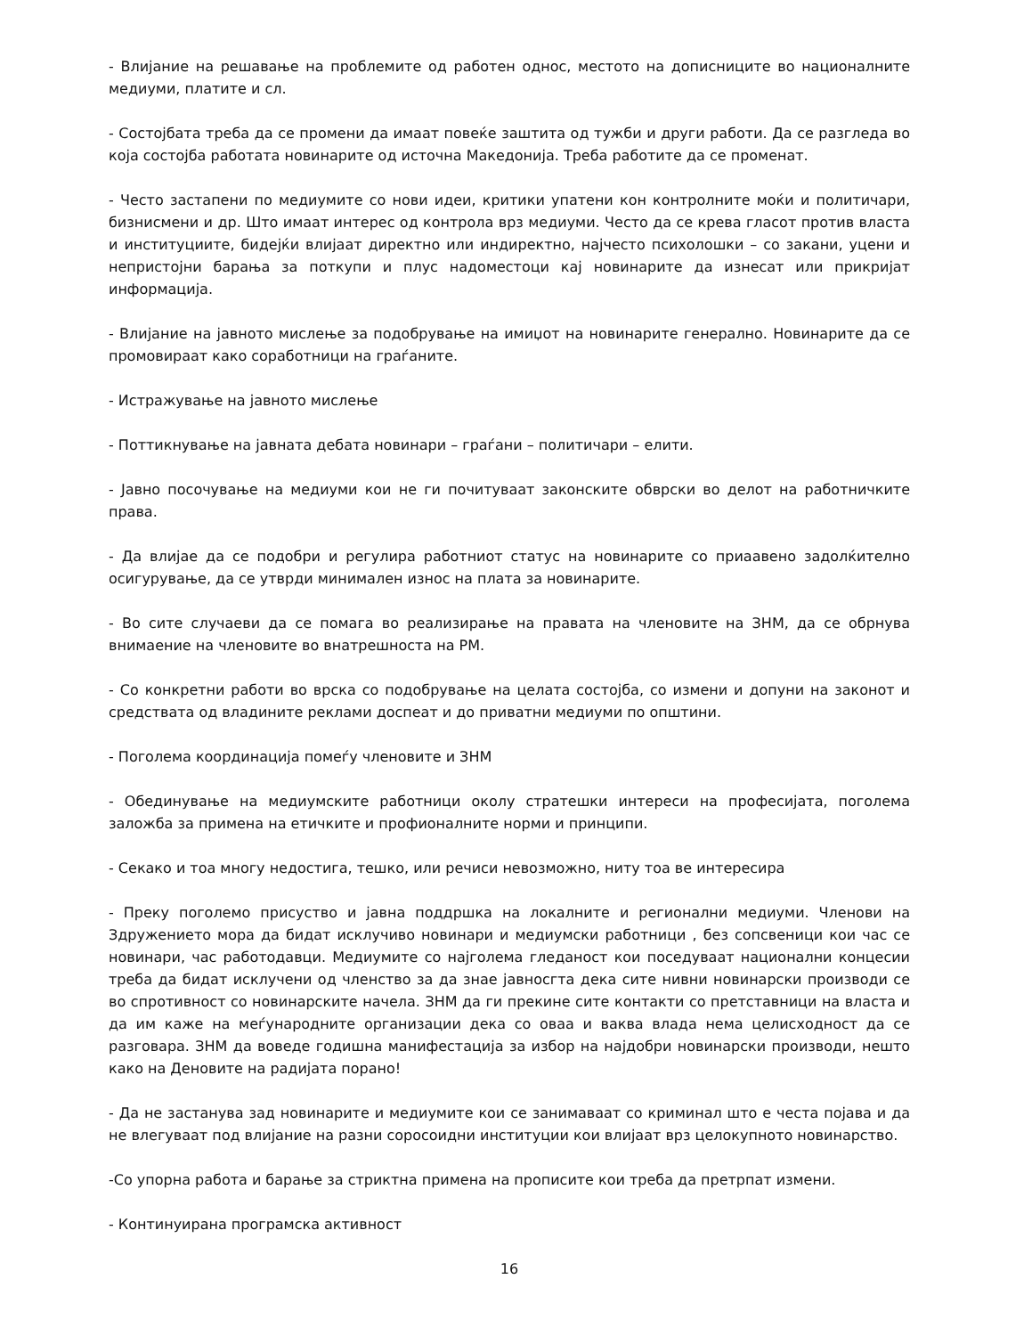- Влијание на решавање на проблемите од работен однос, местото на дописниците во националните медиуми, платите и сл.
- Состојбата треба да се промени да имаат повеќе заштита од тужби и други работи. Да се разгледа во која состојба работата новинарите од источна Македонија. Треба работите да се променат.
- Често застапени по медиумите со нови идеи, критики упатени кон контролните моќи и политичари, бизнисмени и др. Што имаат интерес од контрола врз медиуми. Често да се крева гласот против власта и институциите, бидејќи влијаат директно или индиректно, најчесто психолошки – со закани, уцени и непристојни барања за поткупи и плус надоместоци кај новинарите да изнесат или прикријат информација.
- Влијание на јавното мислење за подобрување на имиџот на новинарите генерално. Новинарите да се промовираат како соработници на граѓаните.
- Истражување на јавното мислење
- Поттикнување на јавната дебата новинари – граѓани – политичари – елити.
- Јавно посочување на медиуми кои не ги почитуваат законските обврски во делот на работничките права.
- Да влијае да се подобри и регулира работниот статус на новинарите со приаавено задолќително осигурување, да се утврди минимален износ на плата за новинарите.
- Во сите случаеви да се помага во реализирање на правата на членовите на ЗНМ, да се обрнува внимаение на членовите во внатрешноста на РМ.
- Со конкретни работи во врска со подобрување на целата состојба, со измени и допуни на законот и средствата од владините реклами доспеат и до приватни медиуми по општини.
- Поголема координација помеѓу членовите и ЗНМ
- Обединување на медиумските работници околу стратешки интереси на професијата, поголема заложба за примена на етичките и профионалните норми и принципи.
- Секако и тоа многу недостига, тешко, или речиси невозможно, ниту тоа ве интересира
- Преку поголемо присуство и јавна поддршка на локалните и регионални медиуми. Членови на Здружението мора да бидат исклучиво новинари и медиумски работници , без сопсвеници кои час се новинари, час работодавци. Медиумите со најголема гледаност кои поседуваат национални концесии треба да бидат исклучени од членство за да знае јавносгта дека сите нивни новинарски производи се во спротивност со новинарските начела. ЗНМ да ги прекине сите контакти со претставници на власта и да им каже на меѓународните организации дека со оваа и ваква влада нема целисходност да се разговара. ЗНМ да воведе годишна манифестација за избор на најдобри новинарски производи, нешто како на Деновите на радијата порано!
- Да не застанува зад новинарите и медиумите кои се занимаваат со криминал што е честа појава и да не влегуваат под влијание на разни соросоидни институции кои влијаат врз целокупното новинарство.
-Со упорна работа и барање за стриктна примена на прописите кои треба да претрпат измени.
- Континуирана програмска активност
16